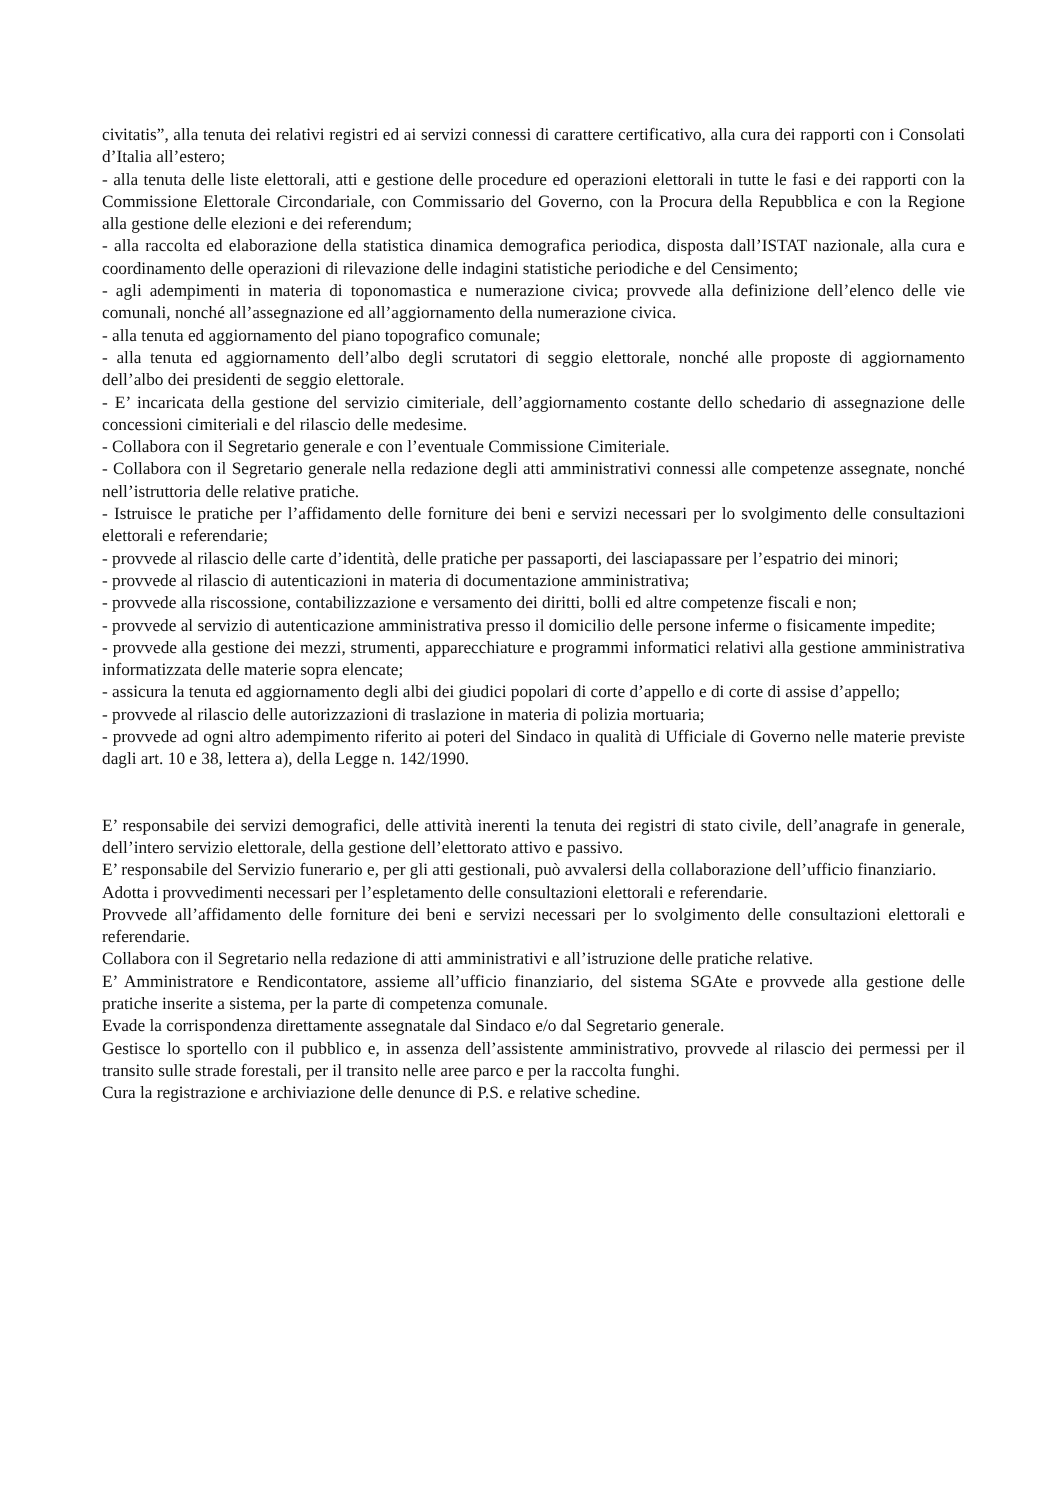civitatis”, alla tenuta dei relativi registri ed ai servizi connessi di carattere certificativo, alla cura dei rapporti con i Consolati d’Italia all’estero;
- alla tenuta delle liste elettorali, atti e gestione delle procedure ed operazioni elettorali in tutte le fasi e dei rapporti con la Commissione Elettorale Circondariale, con Commissario del Governo, con la Procura della Repubblica e con la Regione alla gestione delle elezioni e dei referendum;
- alla raccolta ed elaborazione della statistica dinamica demografica periodica, disposta dall’ISTAT nazionale, alla cura e coordinamento delle operazioni di rilevazione delle indagini statistiche periodiche e del Censimento;
- agli adempimenti in materia di toponomastica e numerazione civica; provvede alla definizione dell’elenco delle vie comunali, nonché all’assegnazione ed all’aggiornamento della numerazione civica.
- alla tenuta ed aggiornamento del piano topografico comunale;
- alla tenuta ed aggiornamento dell’albo degli scrutatori di seggio elettorale, nonché alle proposte di aggiornamento dell’albo dei presidenti de seggio elettorale.
- E’ incaricata della gestione del servizio cimiteriale, dell’aggiornamento costante dello schedario di assegnazione delle concessioni cimiteriali e del rilascio delle medesime.
- Collabora con il Segretario generale e con l’eventuale Commissione Cimiteriale.
- Collabora con il Segretario generale nella redazione degli atti amministrativi connessi alle competenze assegnate, nonché nell’istruttoria delle relative pratiche.
- Istruisce le pratiche per l’affidamento delle forniture dei beni e servizi necessari per lo svolgimento delle consultazioni elettorali e referendarie;
- provvede al rilascio delle carte d’identità, delle pratiche per passaporti, dei lasciapassare per l’espatrio dei minori;
- provvede al rilascio di autenticazioni in materia di documentazione amministrativa;
- provvede alla riscossione, contabilizzazione e versamento dei diritti, bolli ed altre competenze fiscali e non;
- provvede al servizio di autenticazione amministrativa presso il domicilio delle persone inferme o fisicamente impedite;
- provvede alla gestione dei mezzi, strumenti, apparecchiature e programmi informatici relativi alla gestione amministrativa informatizzata delle materie sopra elencate;
- assicura la tenuta ed aggiornamento degli albi dei giudici popolari di corte d’appello e di corte di assise d’appello;
- provvede al rilascio delle autorizzazioni di traslazione in materia di polizia mortuaria;
- provvede ad ogni altro adempimento riferito ai poteri del Sindaco in qualità di Ufficiale di Governo nelle materie previste dagli art. 10 e 38, lettera a), della Legge n. 142/1990.
E’ responsabile dei servizi demografici, delle attività inerenti la tenuta dei registri di stato civile, dell’anagrafe in generale, dell’intero servizio elettorale, della gestione dell’elettorato attivo e passivo.
E’ responsabile del Servizio funerario e, per gli atti gestionali, può avvalersi della collaborazione dell’ufficio finanziario.
Adotta i provvedimenti necessari per l’espletamento delle consultazioni elettorali e referendarie.
Provvede all’affidamento delle forniture dei beni e servizi necessari per lo svolgimento delle consultazioni elettorali e referendarie.
Collabora con il Segretario nella redazione di atti amministrativi e all’istruzione delle pratiche relative.
E’ Amministratore e Rendicontatore, assieme all’ufficio finanziario, del sistema SGAte e provvede alla gestione delle pratiche inserite a sistema, per la parte di competenza comunale.
Evade la corrispondenza direttamente assegnatale dal Sindaco e/o dal Segretario generale.
Gestisce lo sportello con il pubblico e, in assenza dell’assistente amministrativo, provvede al rilascio dei permessi per il transito sulle strade forestali, per il transito nelle aree parco e per la raccolta funghi.
Cura la registrazione e archiviazione delle denunce di P.S. e relative schedine.